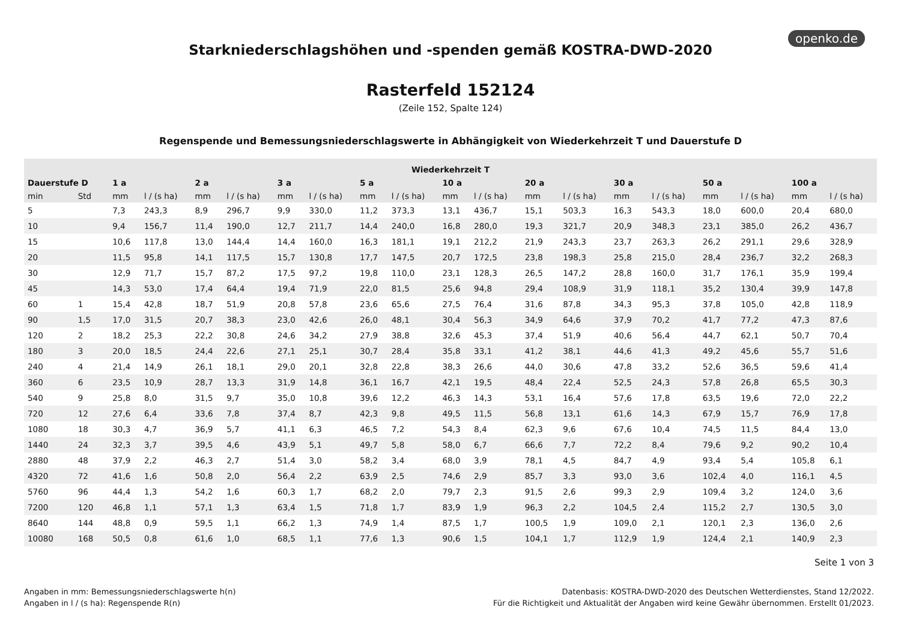openko.de
Starkniederschlagshöhen und -spenden gemäß KOSTRA-DWD-2020
Rasterfeld 152124
(Zeile 152, Spalte 124)
Regenspende und Bemessungsniederschlagswerte in Abhängigkeit von Wiederkehrzeit T und Dauerstufe D
| Wiederkehrzeit T | | | | | | | | | | | | | | | | | | | |
| --- | --- | --- | --- | --- | --- | --- | --- | --- | --- | --- | --- | --- | --- | --- | --- | --- | --- | --- | --- |
| Dauerstufe D | | 1 a | | 2 a | | 3 a | | 5 a | | 10 a | | 20 a | | 30 a | | 50 a | | 100 a | |
| min | Std | mm | l / (s ha) | mm | l / (s ha) | mm | l / (s ha) | mm | l / (s ha) | mm | l / (s ha) | mm | l / (s ha) | mm | l / (s ha) | mm | l / (s ha) | mm | l / (s ha) |
| 5 | | 7,3 | 243,3 | 8,9 | 296,7 | 9,9 | 330,0 | 11,2 | 373,3 | 13,1 | 436,7 | 15,1 | 503,3 | 16,3 | 543,3 | 18,0 | 600,0 | 20,4 | 680,0 |
| 10 | | 9,4 | 156,7 | 11,4 | 190,0 | 12,7 | 211,7 | 14,4 | 240,0 | 16,8 | 280,0 | 19,3 | 321,7 | 20,9 | 348,3 | 23,1 | 385,0 | 26,2 | 436,7 |
| 15 | | 10,6 | 117,8 | 13,0 | 144,4 | 14,4 | 160,0 | 16,3 | 181,1 | 19,1 | 212,2 | 21,9 | 243,3 | 23,7 | 263,3 | 26,2 | 291,1 | 29,6 | 328,9 |
| 20 | | 11,5 | 95,8 | 14,1 | 117,5 | 15,7 | 130,8 | 17,7 | 147,5 | 20,7 | 172,5 | 23,8 | 198,3 | 25,8 | 215,0 | 28,4 | 236,7 | 32,2 | 268,3 |
| 30 | | 12,9 | 71,7 | 15,7 | 87,2 | 17,5 | 97,2 | 19,8 | 110,0 | 23,1 | 128,3 | 26,5 | 147,2 | 28,8 | 160,0 | 31,7 | 176,1 | 35,9 | 199,4 |
| 45 | | 14,3 | 53,0 | 17,4 | 64,4 | 19,4 | 71,9 | 22,0 | 81,5 | 25,6 | 94,8 | 29,4 | 108,9 | 31,9 | 118,1 | 35,2 | 130,4 | 39,9 | 147,8 |
| 60 | 1 | 15,4 | 42,8 | 18,7 | 51,9 | 20,8 | 57,8 | 23,6 | 65,6 | 27,5 | 76,4 | 31,6 | 87,8 | 34,3 | 95,3 | 37,8 | 105,0 | 42,8 | 118,9 |
| 90 | 1,5 | 17,0 | 31,5 | 20,7 | 38,3 | 23,0 | 42,6 | 26,0 | 48,1 | 30,4 | 56,3 | 34,9 | 64,6 | 37,9 | 70,2 | 41,7 | 77,2 | 47,3 | 87,6 |
| 120 | 2 | 18,2 | 25,3 | 22,2 | 30,8 | 24,6 | 34,2 | 27,9 | 38,8 | 32,6 | 45,3 | 37,4 | 51,9 | 40,6 | 56,4 | 44,7 | 62,1 | 50,7 | 70,4 |
| 180 | 3 | 20,0 | 18,5 | 24,4 | 22,6 | 27,1 | 25,1 | 30,7 | 28,4 | 35,8 | 33,1 | 41,2 | 38,1 | 44,6 | 41,3 | 49,2 | 45,6 | 55,7 | 51,6 |
| 240 | 4 | 21,4 | 14,9 | 26,1 | 18,1 | 29,0 | 20,1 | 32,8 | 22,8 | 38,3 | 26,6 | 44,0 | 30,6 | 47,8 | 33,2 | 52,6 | 36,5 | 59,6 | 41,4 |
| 360 | 6 | 23,5 | 10,9 | 28,7 | 13,3 | 31,9 | 14,8 | 36,1 | 16,7 | 42,1 | 19,5 | 48,4 | 22,4 | 52,5 | 24,3 | 57,8 | 26,8 | 65,5 | 30,3 |
| 540 | 9 | 25,8 | 8,0 | 31,5 | 9,7 | 35,0 | 10,8 | 39,6 | 12,2 | 46,3 | 14,3 | 53,1 | 16,4 | 57,6 | 17,8 | 63,5 | 19,6 | 72,0 | 22,2 |
| 720 | 12 | 27,6 | 6,4 | 33,6 | 7,8 | 37,4 | 8,7 | 42,3 | 9,8 | 49,5 | 11,5 | 56,8 | 13,1 | 61,6 | 14,3 | 67,9 | 15,7 | 76,9 | 17,8 |
| 1080 | 18 | 30,3 | 4,7 | 36,9 | 5,7 | 41,1 | 6,3 | 46,5 | 7,2 | 54,3 | 8,4 | 62,3 | 9,6 | 67,6 | 10,4 | 74,5 | 11,5 | 84,4 | 13,0 |
| 1440 | 24 | 32,3 | 3,7 | 39,5 | 4,6 | 43,9 | 5,1 | 49,7 | 5,8 | 58,0 | 6,7 | 66,6 | 7,7 | 72,2 | 8,4 | 79,6 | 9,2 | 90,2 | 10,4 |
| 2880 | 48 | 37,9 | 2,2 | 46,3 | 2,7 | 51,4 | 3,0 | 58,2 | 3,4 | 68,0 | 3,9 | 78,1 | 4,5 | 84,7 | 4,9 | 93,4 | 5,4 | 105,8 | 6,1 |
| 4320 | 72 | 41,6 | 1,6 | 50,8 | 2,0 | 56,4 | 2,2 | 63,9 | 2,5 | 74,6 | 2,9 | 85,7 | 3,3 | 93,0 | 3,6 | 102,4 | 4,0 | 116,1 | 4,5 |
| 5760 | 96 | 44,4 | 1,3 | 54,2 | 1,6 | 60,3 | 1,7 | 68,2 | 2,0 | 79,7 | 2,3 | 91,5 | 2,6 | 99,3 | 2,9 | 109,4 | 3,2 | 124,0 | 3,6 |
| 7200 | 120 | 46,8 | 1,1 | 57,1 | 1,3 | 63,4 | 1,5 | 71,8 | 1,7 | 83,9 | 1,9 | 96,3 | 2,2 | 104,5 | 2,4 | 115,2 | 2,7 | 130,5 | 3,0 |
| 8640 | 144 | 48,8 | 0,9 | 59,5 | 1,1 | 66,2 | 1,3 | 74,9 | 1,4 | 87,5 | 1,7 | 100,5 | 1,9 | 109,0 | 2,1 | 120,1 | 2,3 | 136,0 | 2,6 |
| 10080 | 168 | 50,5 | 0,8 | 61,6 | 1,0 | 68,5 | 1,1 | 77,6 | 1,3 | 90,6 | 1,5 | 104,1 | 1,7 | 112,9 | 1,9 | 124,4 | 2,1 | 140,9 | 2,3 |
Seite 1 von 3
Angaben in mm: Bemessungsniederschlagswerte h(n)
Angaben in l / (s ha): Regenspende R(n)
Datenbasis: KOSTRA-DWD-2020 des Deutschen Wetterdienstes, Stand 12/2022.
Für die Richtigkeit und Aktualität der Angaben wird keine Gewähr übernommen. Erstellt 01/2023.